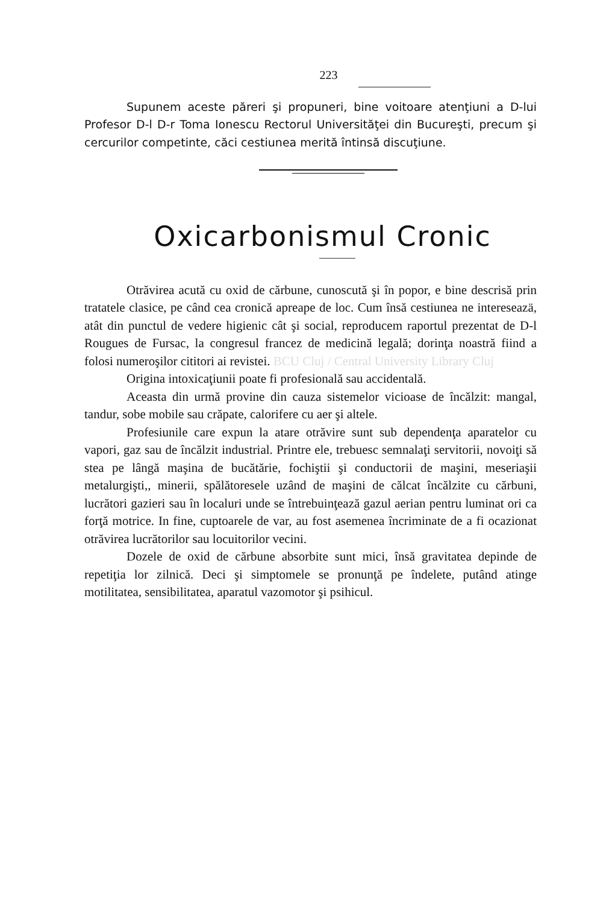223
Supunem aceste păreri şi propuneri, bine voitoare atenţiuni a D-lui Profesor D-l D-r Toma Ionescu Rectorul Universităţei din Bucureşti, precum şi cercurilor competinte, căci cestiunea merită întinsă discuţiune.
Oxicarbonismul Cronic
Otrăvirea acută cu oxid de cărbune, cunoscută şi în popor, e bine descrisă prin tratatele clasice, pe când cea cronică apreape de loc. Cum însă cestiunea ne intereseazä, atât din punctul de vedere higienic cât şi social, reproducem raportul prezentat de D-l Rougues de Fursac, la congresul francez de medicină legală; dorinţa noastră fiind a folosi numeroşilor cititori ai revistei. BCU Cluj / Central University Library Cluj
Origina intoxicaţiunii poate fi profesională sau accidentală.
Aceasta din urmă provine din cauza sistemelor vicioase de încălzit: mangal, tandur, sobe mobile sau crăpate, calorifere cu aer şi altele.
Profesiunile care expun la atare otrăvire sunt sub dependenţa aparatelor cu vapori, gaz sau de încălzit industrial. Printre ele, trebuesc semnalaţi servitorii, novoiţi să stea pe lângă maşina de bucătărie, fochiştii şi conductorii de maşini, meseriaşii metalurgişti,, minerii, spălătoresele uzând de maşini de călcat încălzite cu cărbuni, lucrători gazieri sau în localuri unde se întrebuinţează gazul aerian pentru luminat ori ca forţă motrice. In fine, cuptoarele de var, au fost asemenea încriminate de a fi ocazionat otrăvirea lucrătorilor sau locuitorilor vecini.
Dozele de oxid de cărbune absorbite sunt mici, însă gravitatea depinde de repetiţia lor zilnică. Deci şi simptomele se pronunţă pe îndelete, putând atinge motilitatea, sensibilitatea, aparatul vazomotor şi psihicul.